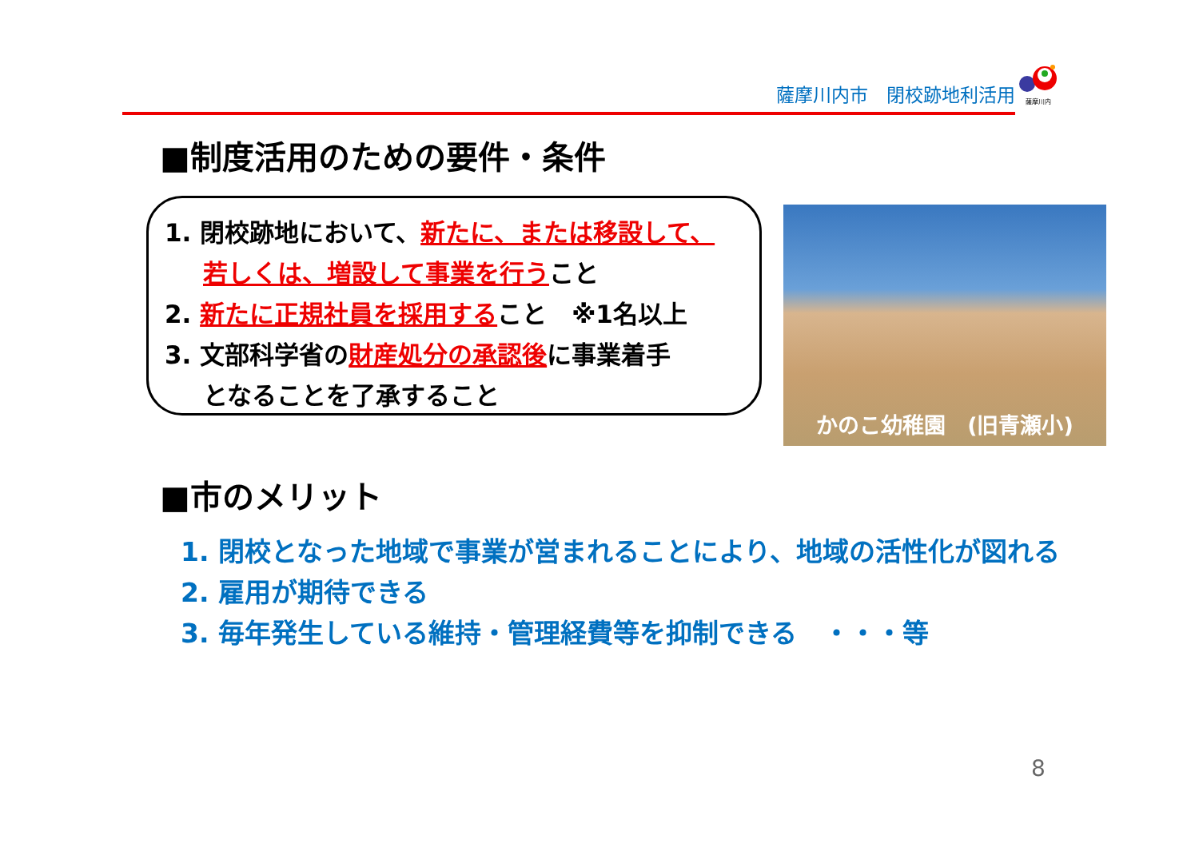薩摩川内市　閉校跡地利活用
薩摩川内
■制度活用のための要件・条件
1. 閉校跡地において、新たに、または移設して、
若しくは、増設して事業を行うこと
2. 新たに正規社員を採用すること　※1名以上
3. 文部科学省の財産処分の承認後に事業着手
となることを了承すること
かのこ幼稚園　(旧青瀬小)
■市のメリット
1. 閉校となった地域で事業が営まれることにより、地域の活性化が図れる
2. 雇用が期待できる
3. 毎年発生している維持・管理経費等を抑制できる　・・・等
8